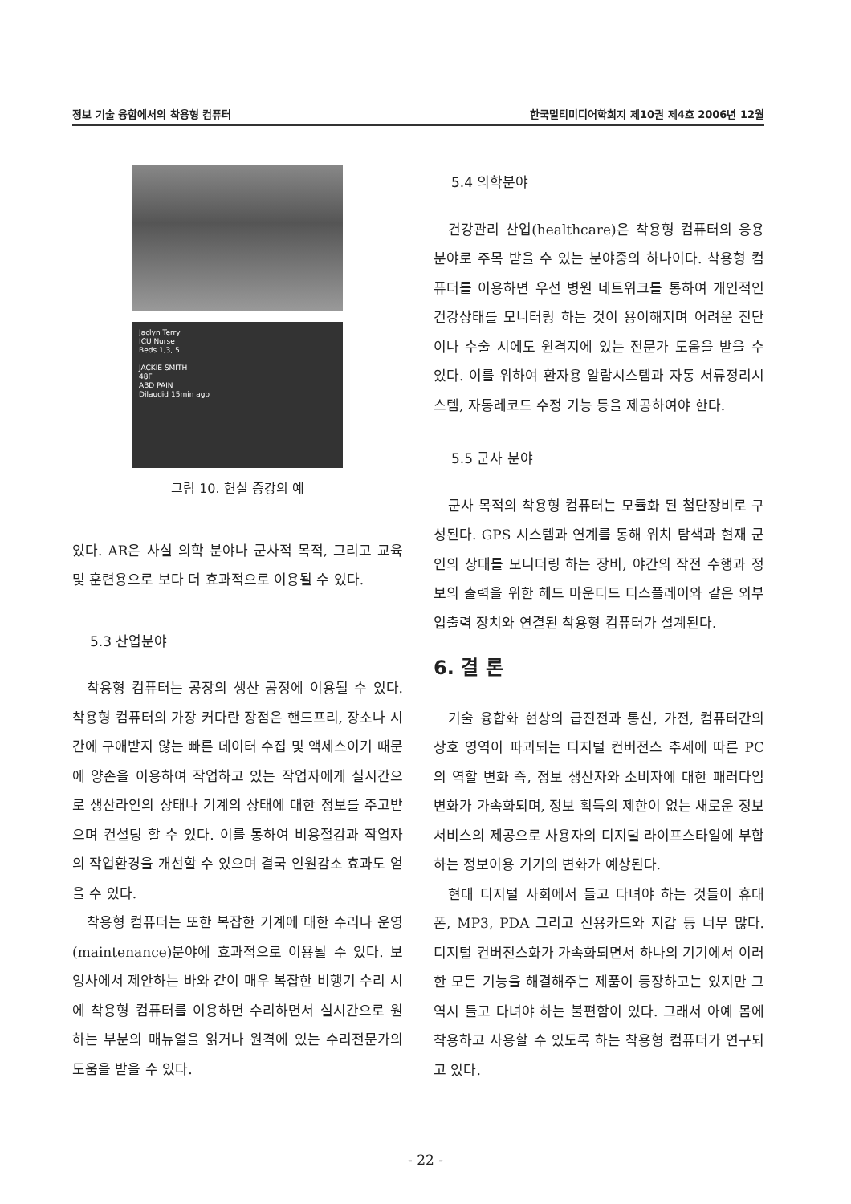정보 기술 융합에서의 착용형 컴퓨터 한국멀티미디어학회지 제10권 제4호 2006년 12월
Jaclyn Terry
ICU Nurse
Beds 1,3, 5
JACKIE SMITH
48F
ABD PAIN
Dilaudid 15min ago
그림 10. 현실 증강의 예
있다. AR은 사실 의학 분야나 군사적 목적, 그리고 교육 및 훈련용으로 보다 더 효과적으로 이용될 수 있다.
5.3 산업분야
착용형 컴퓨터는 공장의 생산 공정에 이용될 수 있다. 착용형 컴퓨터의 가장 커다란 장점은 핸드프리, 장소나 시간에 구애받지 않는 빠른 데이터 수집 및 액세스이기 때문에 양손을 이용하여 작업하고 있는 작업자에게 실시간으로 생산라인의 상태나 기계의 상태에 대한 정보를 주고받으며 컨설팅 할 수 있다. 이를 통하여 비용절감과 작업자의 작업환경을 개선할 수 있으며 결국 인원감소 효과도 얻을 수 있다.
착용형 컴퓨터는 또한 복잡한 기계에 대한 수리나 운영(maintenance)분야에 효과적으로 이용될 수 있다. 보잉사에서 제안하는 바와 같이 매우 복잡한 비행기 수리 시에 착용형 컴퓨터를 이용하면 수리하면서 실시간으로 원하는 부분의 매뉴얼을 읽거나 원격에 있는 수리전문가의 도움을 받을 수 있다.
5.4 의학분야
건강관리 산업(healthcare)은 착용형 컴퓨터의 응용분야로 주목 받을 수 있는 분야중의 하나이다. 착용형 컴퓨터를 이용하면 우선 병원 네트워크를 통하여 개인적인 건강상태를 모니터링 하는 것이 용이해지며 어려운 진단이나 수술 시에도 원격지에 있는 전문가 도움을 받을 수 있다. 이를 위하여 환자용 알람시스템과 자동 서류정리시스템, 자동레코드 수정 기능 등을 제공하여야 한다.
5.5 군사 분야
군사 목적의 착용형 컴퓨터는 모듈화 된 첨단장비로 구성된다. GPS 시스템과 연계를 통해 위치 탐색과 현재 군인의 상태를 모니터링 하는 장비, 야간의 작전 수행과 정보의 출력을 위한 헤드 마운티드 디스플레이와 같은 외부 입출력 장치와 연결된 착용형 컴퓨터가 설계된다.
6. 결 론
기술 융합화 현상의 급진전과 통신, 가전, 컴퓨터간의 상호 영역이 파괴되는 디지털 컨버전스 추세에 따른 PC의 역할 변화 즉, 정보 생산자와 소비자에 대한 패러다임 변화가 가속화되며, 정보 획득의 제한이 없는 새로운 정보서비스의 제공으로 사용자의 디지털 라이프스타일에 부합하는 정보이용 기기의 변화가 예상된다.
현대 디지털 사회에서 들고 다녀야 하는 것들이 휴대폰, MP3, PDA 그리고 신용카드와 지갑 등 너무 많다. 디지털 컨버전스화가 가속화되면서 하나의 기기에서 이러한 모든 기능을 해결해주는 제품이 등장하고는 있지만 그 역시 들고 다녀야 하는 불편함이 있다. 그래서 아예 몸에 착용하고 사용할 수 있도록 하는 착용형 컴퓨터가 연구되고 있다.
- 22 -